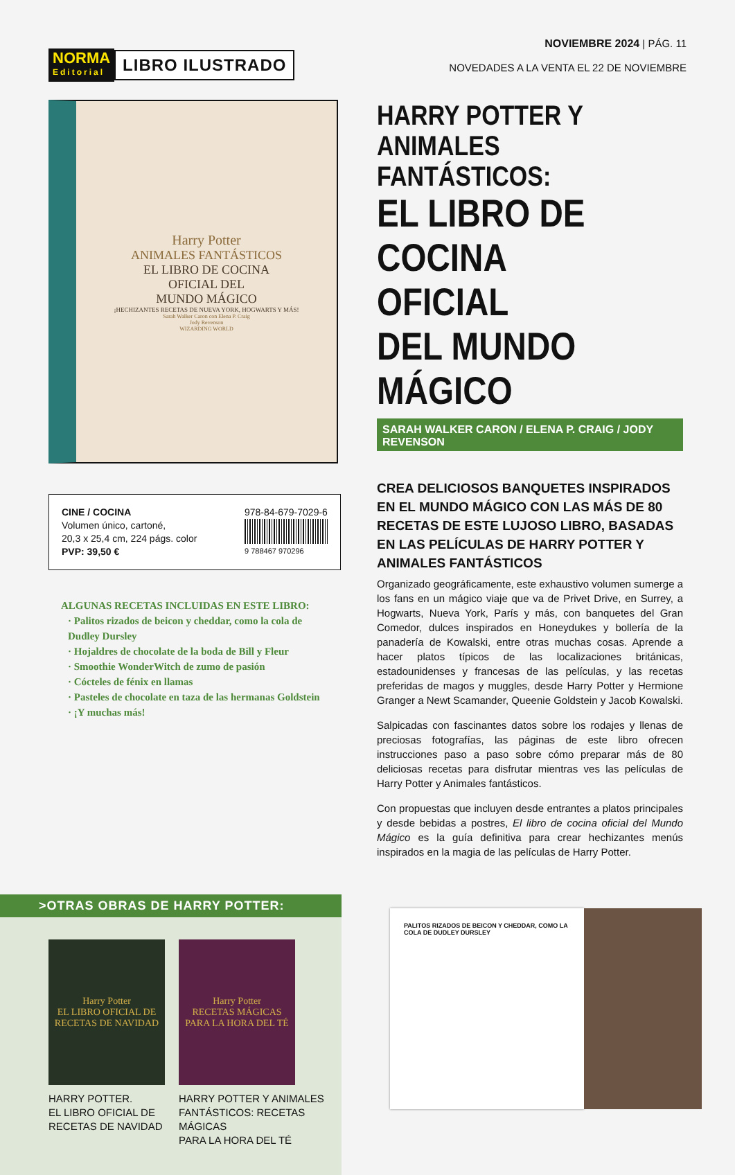NORMA
Editorial
LIBRO ILUSTRADO
NOVIEMBRE 2024 | PÁG. 11
NOVEDADES A LA VENTA EL 22 DE NOVIEMBRE
Harry Potter
ANIMALES FANTÁSTICOS
EL LIBRO DE COCINA
OFICIAL DEL
MUNDO MÁGICO
¡HECHIZANTES RECETAS DE NUEVA YORK, HOGWARTS Y MÁS!
Sarah Walker Caron con Elena P. Craig
Jody Revenson
WIZARDING WORLD
CINE / COCINA
Volumen único, cartoné,
20,3 x 25,4 cm, 224 págs. color
PVP: 39,50 €
978-84-679-7029-6
9 788467 970296
ALGUNAS RECETAS INCLUIDAS EN ESTE LIBRO:
· Palitos rizados de beicon y cheddar, como la cola de Dudley Dursley
· Hojaldres de chocolate de la boda de Bill y Fleur
· Smoothie WonderWitch de zumo de pasión
· Cócteles de fénix en llamas
· Pasteles de chocolate en taza de las hermanas Goldstein
· ¡Y muchas más!
HARRY POTTER Y
ANIMALES FANTÁSTICOS:
EL LIBRO DE
COCINA OFICIAL
DEL MUNDO MÁGICO
SARAH WALKER CARON / ELENA P. CRAIG / JODY REVENSON
CREA DELICIOSOS BANQUETES INSPIRADOS EN EL MUNDO MÁGICO CON LAS MÁS DE 80 RECETAS DE ESTE LUJOSO LIBRO, BASADAS EN LAS PELÍCULAS DE HARRY POTTER Y ANIMALES FANTÁSTICOS
Organizado geográficamente, este exhaustivo volumen sumerge a los fans en un mágico viaje que va de Privet Drive, en Surrey, a Hogwarts, Nueva York, París y más, con banquetes del Gran Comedor, dulces inspirados en Honeydukes y bollería de la panadería de Kowalski, entre otras muchas cosas. Aprende a hacer platos típicos de las localizaciones británicas, estadounidenses y francesas de las películas, y las recetas preferidas de magos y muggles, desde Harry Potter y Hermione Granger a Newt Scamander, Queenie Goldstein y Jacob Kowalski.
Salpicadas con fascinantes datos sobre los rodajes y llenas de preciosas fotografías, las páginas de este libro ofrecen instrucciones paso a paso sobre cómo preparar más de 80 deliciosas recetas para disfrutar mientras ves las películas de Harry Potter y Animales fantásticos.
Con propuestas que incluyen desde entrantes a platos principales y desde bebidas a postres, El libro de cocina oficial del Mundo Mágico es la guía definitiva para crear hechizantes menús inspirados en la magia de las películas de Harry Potter.
>OTRAS OBRAS DE HARRY POTTER:
Harry Potter
EL LIBRO OFICIAL DE RECETAS DE NAVIDAD
HARRY POTTER.
EL LIBRO OFICIAL DE
RECETAS DE NAVIDAD
Harry Potter
RECETAS MÁGICAS PARA LA HORA DEL TÉ
HARRY POTTER Y ANIMALES
FANTÁSTICOS: RECETAS MÁGICAS
PARA LA HORA DEL TÉ
PALITOS RIZADOS DE BEICON Y CHEDDAR, COMO LA COLA DE DUDLEY DURSLEY